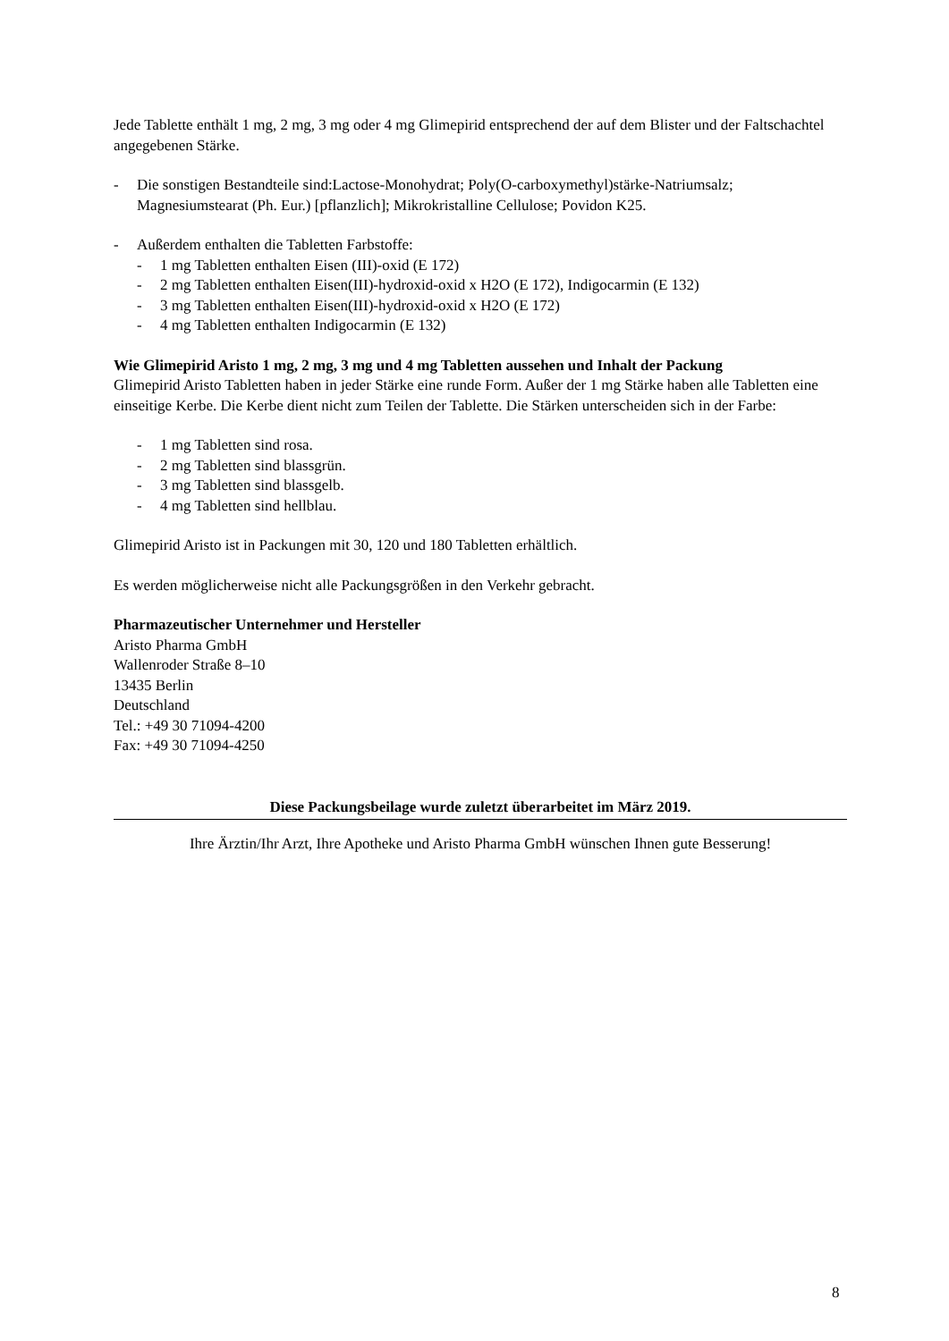Jede Tablette enthält 1 mg, 2 mg, 3 mg oder 4 mg Glimepirid entsprechend der auf dem Blister und der Faltschachtel angegebenen Stärke.
- Die sonstigen Bestandteile sind:Lactose-Monohydrat; Poly(O-carboxymethyl)stärke-Natriumsalz; Magnesiumstearat (Ph. Eur.) [pflanzlich]; Mikrokristalline Cellulose; Povidon K25.
- Außerdem enthalten die Tabletten Farbstoffe:
- 1 mg Tabletten enthalten Eisen (III)-oxid (E 172)
- 2 mg Tabletten enthalten Eisen(III)-hydroxid-oxid x H2O (E 172), Indigocarmin (E 132)
- 3 mg Tabletten enthalten Eisen(III)-hydroxid-oxid x H2O (E 172)
- 4 mg Tabletten enthalten Indigocarmin (E 132)
Wie Glimepirid Aristo 1 mg, 2 mg, 3 mg und 4 mg Tabletten aussehen und Inhalt der Packung
Glimepirid Aristo Tabletten haben in jeder Stärke eine runde Form. Außer der 1 mg Stärke haben alle Tabletten eine einseitige Kerbe. Die Kerbe dient nicht zum Teilen der Tablette. Die Stärken unterscheiden sich in der Farbe:
- 1 mg Tabletten sind rosa.
- 2 mg Tabletten sind blassgrün.
- 3 mg Tabletten sind blassgelb.
- 4 mg Tabletten sind hellblau.
Glimepirid Aristo ist in Packungen mit 30, 120 und 180 Tabletten erhältlich.
Es werden möglicherweise nicht alle Packungsgrößen in den Verkehr gebracht.
Pharmazeutischer Unternehmer und Hersteller
Aristo Pharma GmbH
Wallenroder Straße 8–10
13435 Berlin
Deutschland
Tel.: +49 30 71094-4200
Fax: +49 30 71094-4250
Diese Packungsbeilage wurde zuletzt überarbeitet im März 2019.
Ihre Ärztin/Ihr Arzt, Ihre Apotheke und Aristo Pharma GmbH wünschen Ihnen gute Besserung!
8